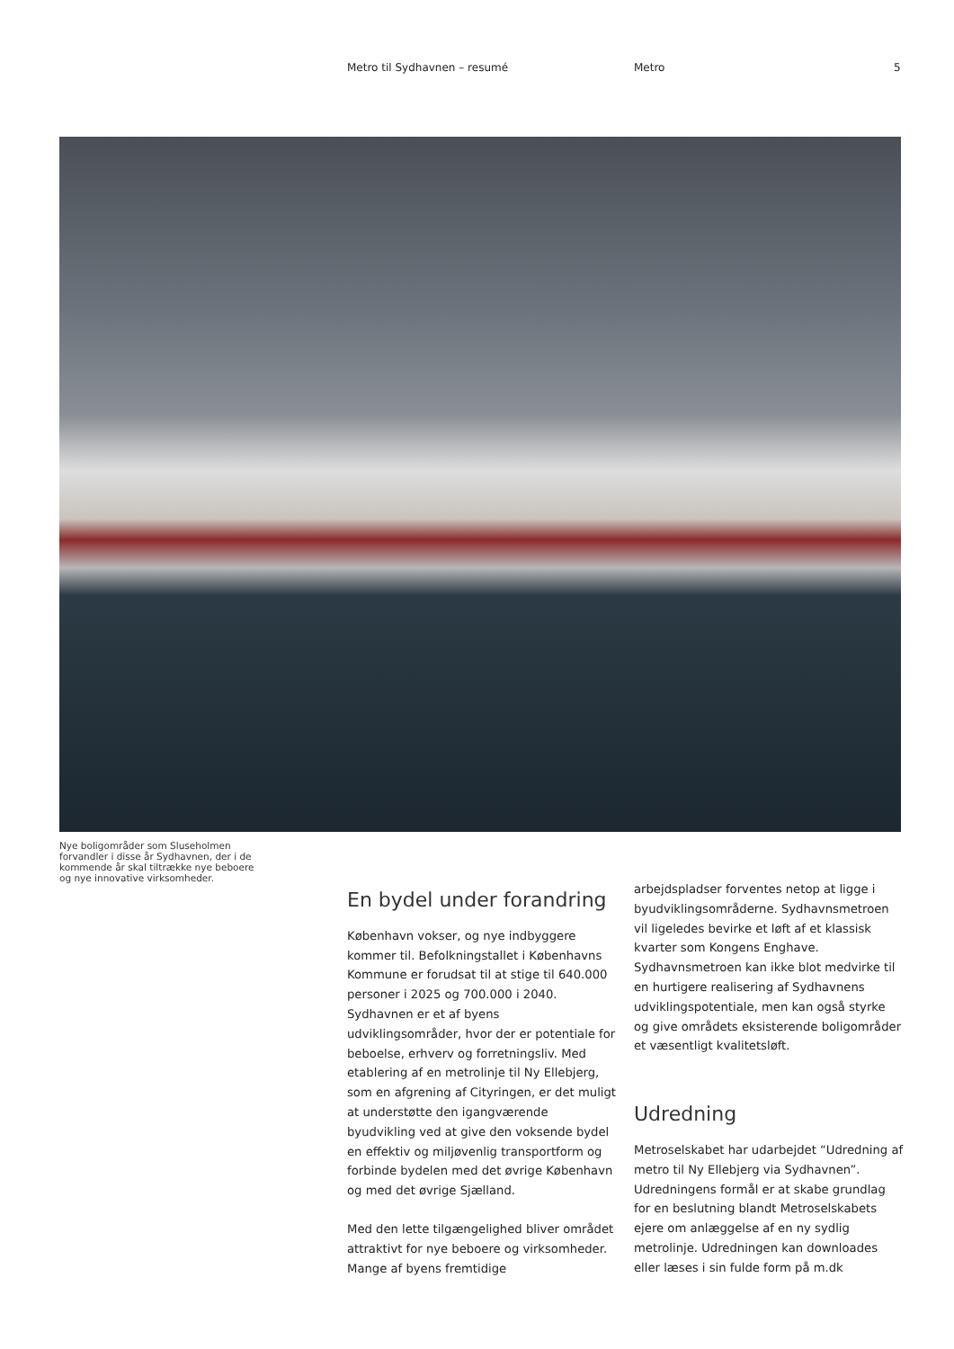Metro til Sydhavnen – resumé Metro 5
Nye boligområder som Sluseholmen forvandler i disse år Sydhavnen, der i de kommende år skal tiltrække nye beboere og nye innovative virksomheder.
En bydel under forandring
København vokser, og nye indbyggere kommer til. Befolkningstallet i Københavns Kommune er forudsat til at stige til 640.000 personer i 2025 og 700.000 i 2040. Sydhavnen er et af byens udviklingsområder, hvor der er potentiale for beboelse, erhverv og forretningsliv. Med etablering af en metrolinje til Ny Ellebjerg, som en afgrening af Cityringen, er det muligt at understøtte den igangværende byudvikling ved at give den voksende bydel en effektiv og miljøvenlig transportform og forbinde bydelen med det øvrige København og med det øvrige Sjælland.
Med den lette tilgængelighed bliver området attraktivt for nye beboere og virksomheder. Mange af byens fremtidige
arbejdspladser forventes netop at ligge i byudviklingsområderne. Sydhavnsmetroen vil ligeledes bevirke et løft af et klassisk kvarter som Kongens Enghave. Sydhavnsmetroen kan ikke blot medvirke til en hurtigere realisering af Sydhavnens udviklingspotentiale, men kan også styrke og give områdets eksisterende boligområder et væsentligt kvalitetsløft.
Udredning
Metroselskabet har udarbejdet “Udredning af metro til Ny Ellebjerg via Sydhavnen”. Udredningens formål er at skabe grundlag for en beslutning blandt Metroselskabets ejere om anlæggelse af en ny sydlig metrolinje. Udredningen kan downloades eller læses i sin fulde form på m.dk